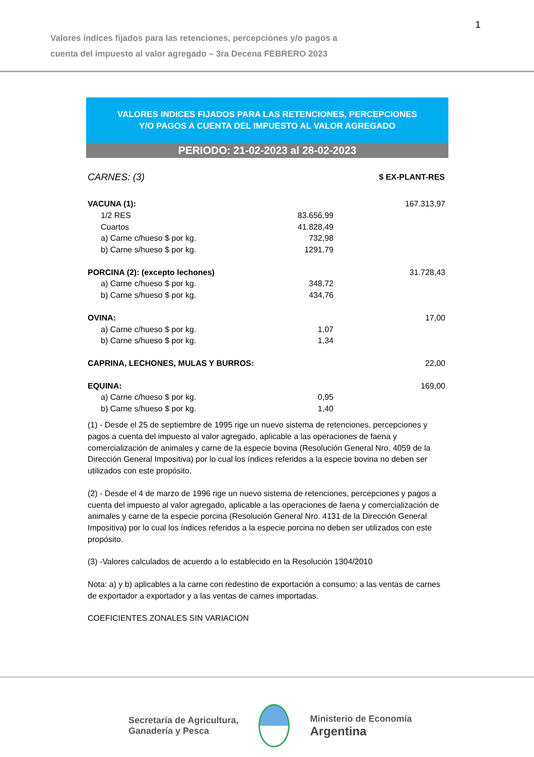1
Valores índices fijados para las retenciones, percepciones y/o pagos a
cuenta del impuesto al valor agregado – 3ra Decena FEBRERO 2023
VALORES INDICES FIJADOS PARA LAS RETENCIONES, PERCEPCIONES
Y/O PAGOS A CUENTA DEL IMPUESTO AL VALOR AGREGADO
PERIODO: 21-02-2023 al 28-02-2023
| CARNES: (3) | | $ EX-PLANT-RES |
| VACUNA (1): | | 167.313,97 |
| 1/2 RES | 83.656,99 | |
| Cuartos | 41.828,49 | |
| a) Carne c/hueso $ por kg. | 732,98 | |
| b) Carne s/hueso $ por kg. | 1291,79 | |
| PORCINA (2): (excepto lechones) | | 31.728,43 |
| a) Carne c/hueso $ por kg. | 348,72 | |
| b) Carne s/hueso $ por kg. | 434,76 | |
| OVINA: | | 17,00 |
| a) Carne c/hueso $ por kg. | 1,07 | |
| b) Carne s/hueso $ por kg. | 1,34 | |
| CAPRINA, LECHONES, MULAS Y BURROS: | | 22,00 |
| EQUINA: | | 169,00 |
| a) Carne c/hueso $ por kg. | 0,95 | |
| b) Carne s/hueso $ por kg. | 1,40 | |
(1) - Desde el 25 de septiembre de 1995 rige un nuevo sistema de retenciones, percepciones y pagos a cuenta del impuesto al valor agregado, aplicable a las operaciones de faena y comercialización de animales y carne de la especie bovina (Resolución General Nro. 4059 de la Dirección General Impositiva) por lo cual los índices referidos a la especie bovina no deben ser utilizados con este propósito.
(2) - Desde el 4 de marzo de 1996 rige un nuevo sistema de retenciones, percepciones y pagos a cuenta del impuesto al valor agregado, aplicable a las operaciones de faena y comercialización de animales y carne de la especie porcina (Resolución General Nro. 4131 de la Dirección General Impositiva) por lo cual los índices referidos a la especie porcina no deben ser utilizados con este propósito.
(3) -Valores calculados de acuerdo a lo establecido en la Resolución 1304/2010
Nota: a) y b) aplicables a la carne con redestino de exportación a consumo; a las ventas de carnes de exportador a exportador y a las ventas de carnes importadas.
COEFICIENTES ZONALES SIN VARIACION
Secretaría de Agricultura,
Ganadería y Pesca
Ministerio de Economía
Argentina